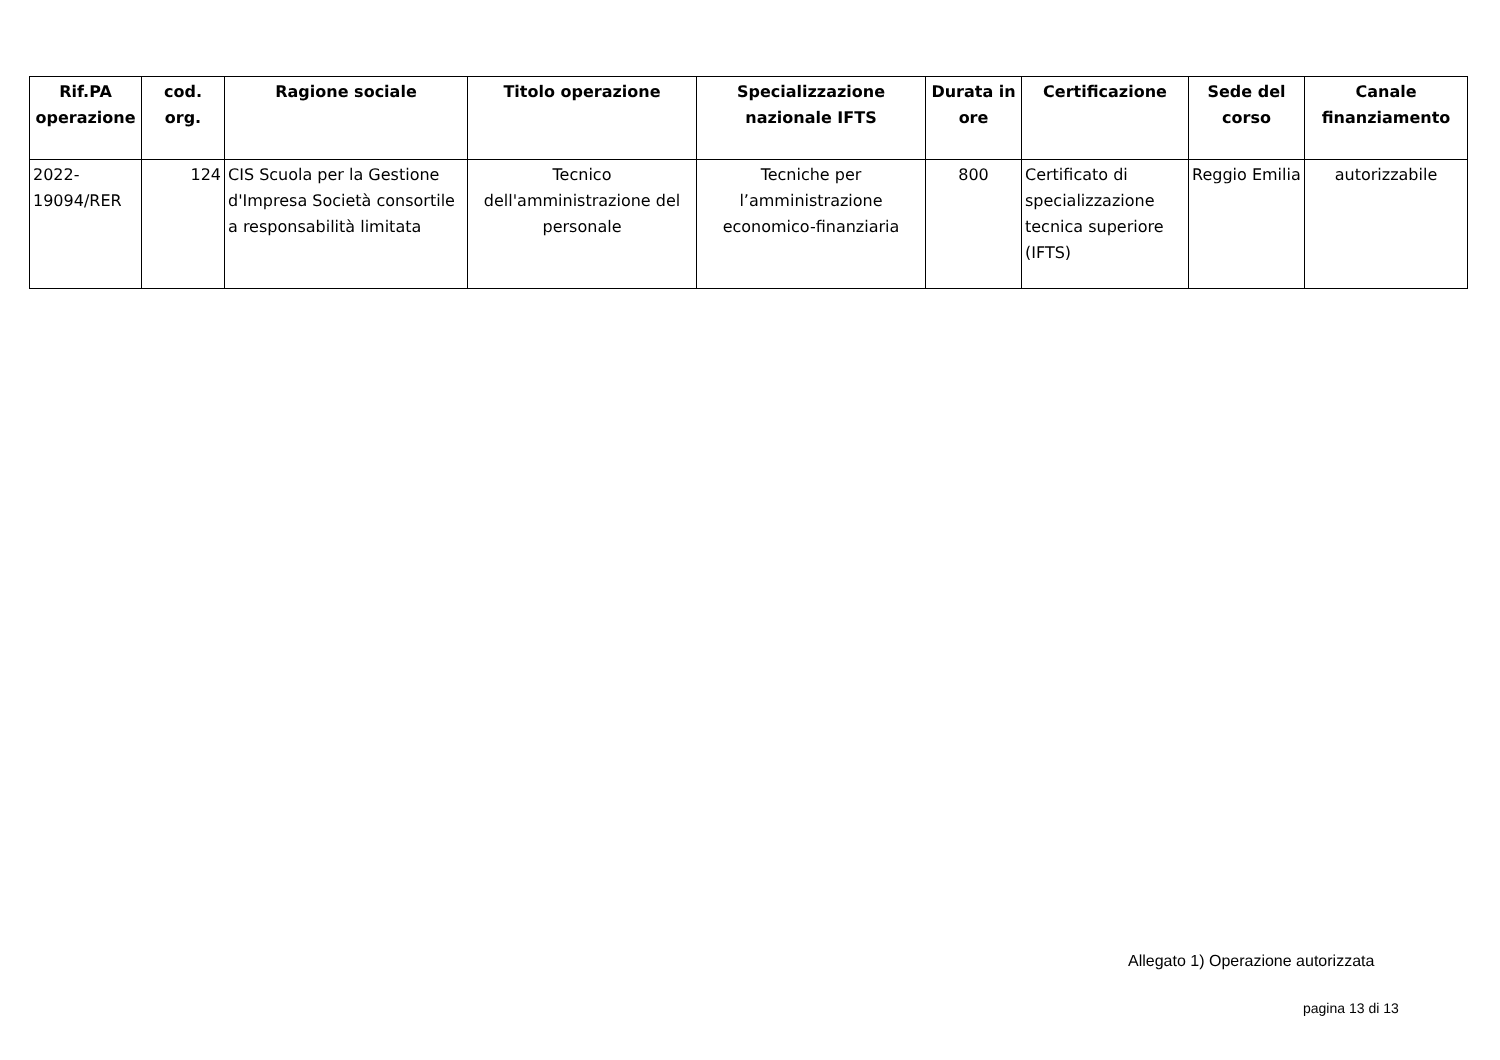| Rif.PA operazione | cod. org. | Ragione sociale | Titolo operazione | Specializzazione nazionale IFTS | Durata in ore | Certificazione | Sede del corso | Canale finanziamento |
| --- | --- | --- | --- | --- | --- | --- | --- | --- |
| 2022-19094/RER | 124 | CIS Scuola per la Gestione d'Impresa Società consortile a responsabilità limitata | Tecnico dell'amministrazione del personale | Tecniche per l’amministrazione economico-finanziaria | 800 | Certificato di specializzazione tecnica superiore (IFTS) | Reggio Emilia | autorizzabile |
Allegato 1) Operazione autorizzata
pagina 13 di 13